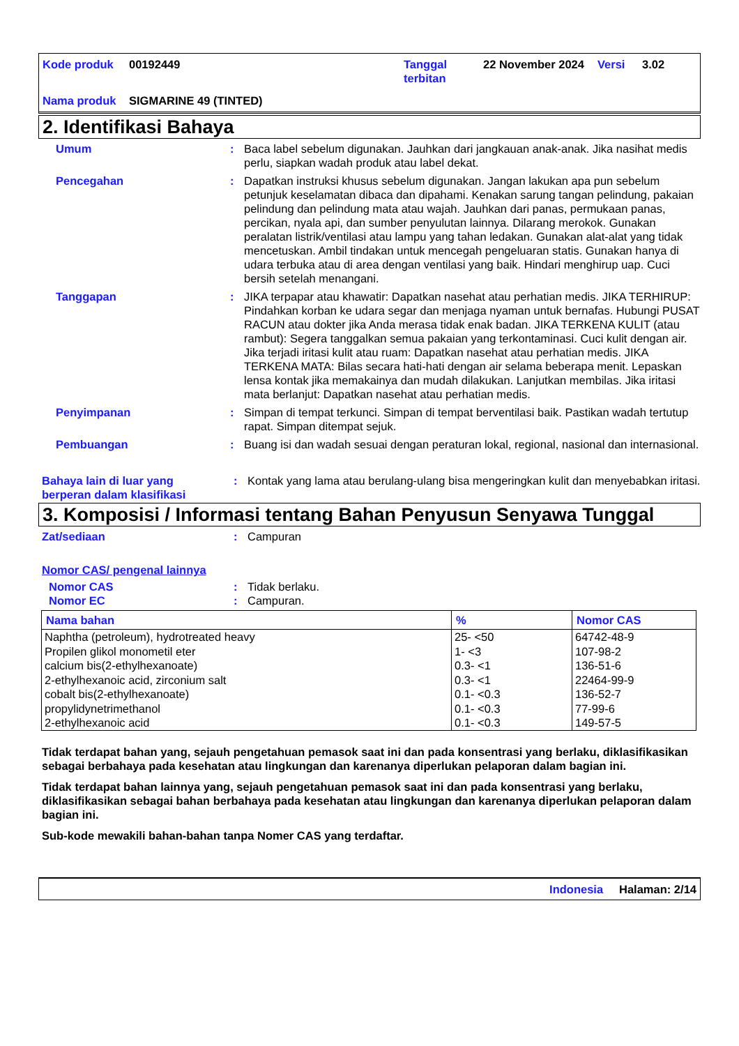| Kode produk | 00192449 | Tanggal terbitan | 22 November 2024 | Versi | 3.02 |
| Nama produk | SIGMARINE 49 (TINTED) | | | | |
2. Identifikasi Bahaya
Umum : Baca label sebelum digunakan. Jauhkan dari jangkauan anak-anak. Jika nasihat medis perlu, siapkan wadah produk atau label dekat.
Pencegahan : Dapatkan instruksi khusus sebelum digunakan. Jangan lakukan apa pun sebelum petunjuk keselamatan dibaca dan dipahami. Kenakan sarung tangan pelindung, pakaian pelindung dan pelindung mata atau wajah. Jauhkan dari panas, permukaan panas, percikan, nyala api, dan sumber penyulutan lainnya. Dilarang merokok. Gunakan peralatan listrik/ventilasi atau lampu yang tahan ledakan. Gunakan alat-alat yang tidak mencetuskan. Ambil tindakan untuk mencegah pengeluaran statis. Gunakan hanya di udara terbuka atau di area dengan ventilasi yang baik. Hindari menghirup uap. Cuci bersih setelah menangani.
Tanggapan : JIKA terpapar atau khawatir: Dapatkan nasehat atau perhatian medis. JIKA TERHIRUP: Pindahkan korban ke udara segar dan menjaga nyaman untuk bernafas. Hubungi PUSAT RACUN atau dokter jika Anda merasa tidak enak badan. JIKA TERKENA KULIT (atau rambut): Segera tanggalkan semua pakaian yang terkontaminasi. Cuci kulit dengan air. Jika terjadi iritasi kulit atau ruam: Dapatkan nasehat atau perhatian medis. JIKA TERKENA MATA: Bilas secara hati-hati dengan air selama beberapa menit. Lepaskan lensa kontak jika memakainya dan mudah dilakukan. Lanjutkan membilas. Jika iritasi mata berlanjut: Dapatkan nasehat atau perhatian medis.
Penyimpanan : Simpan di tempat terkunci. Simpan di tempat berventilasi baik. Pastikan wadah tertutup rapat. Simpan ditempat sejuk.
Pembuangan : Buang isi dan wadah sesuai dengan peraturan lokal, regional, nasional dan internasional.
Bahaya lain di luar yang berperan dalam klasifikasi
: Kontak yang lama atau berulang-ulang bisa mengeringkan kulit dan menyebabkan iritasi.
3. Komposisi / Informasi tentang Bahan Penyusun Senyawa Tunggal
Zat/sediaan : Campuran
Nomor CAS/ pengenal lainnya
Nomor CAS : Tidak berlaku.
Nomor EC : Campuran.
| Nama bahan | % | Nomor CAS |
| --- | --- | --- |
| Naphtha (petroleum), hydrotreated heavy | 25- <50 | 64742-48-9 |
| Propilen glikol monometil eter | 1- <3 | 107-98-2 |
| calcium bis(2-ethylhexanoate) | 0.3- <1 | 136-51-6 |
| 2-ethylhexanoic acid, zirconium salt | 0.3- <1 | 22464-99-9 |
| cobalt bis(2-ethylhexanoate) | 0.1- <0.3 | 136-52-7 |
| propylidynetrimethanol | 0.1- <0.3 | 77-99-6 |
| 2-ethylhexanoic acid | 0.1- <0.3 | 149-57-5 |
Tidak terdapat bahan yang, sejauh pengetahuan pemasok saat ini dan pada konsentrasi yang berlaku, diklasifikasikan sebagai berbahaya pada kesehatan atau lingkungan dan karenanya diperlukan pelaporan dalam bagian ini.
Tidak terdapat bahan lainnya yang, sejauh pengetahuan pemasok saat ini dan pada konsentrasi yang berlaku, diklasifikasikan sebagai bahan berbahaya pada kesehatan atau lingkungan dan karenanya diperlukan pelaporan dalam bagian ini.
Sub-kode mewakili bahan-bahan tanpa Nomer CAS yang terdaftar.
Indonesia Halaman: 2/14